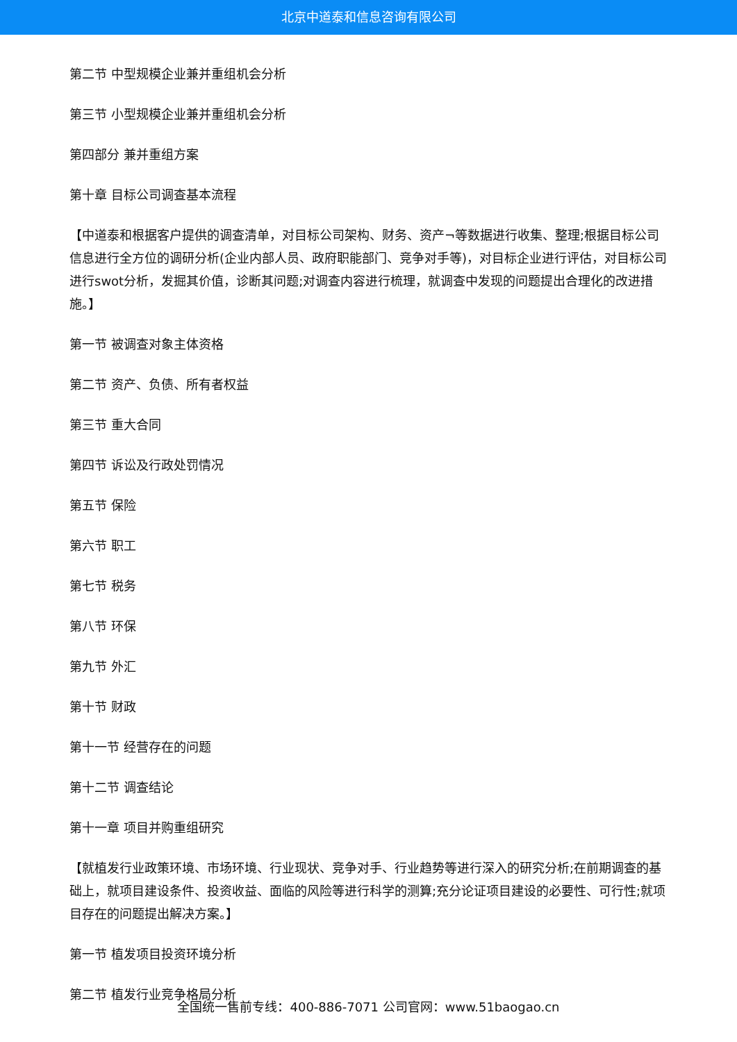北京中道泰和信息咨询有限公司
第二节 中型规模企业兼并重组机会分析
第三节 小型规模企业兼并重组机会分析
第四部分 兼并重组方案
第十章 目标公司调查基本流程
【中道泰和根据客户提供的调查清单，对目标公司架构、财务、资产¬等数据进行收集、整理;根据目标公司信息进行全方位的调研分析(企业内部人员、政府职能部门、竞争对手等)，对目标企业进行评估，对目标公司进行swot分析，发掘其价值，诊断其问题;对调查内容进行梳理，就调查中发现的问题提出合理化的改进措施。】
第一节 被调查对象主体资格
第二节 资产、负债、所有者权益
第三节 重大合同
第四节 诉讼及行政处罚情况
第五节 保险
第六节 职工
第七节 税务
第八节 环保
第九节 外汇
第十节 财政
第十一节 经营存在的问题
第十二节 调查结论
第十一章 项目并购重组研究
【就植发行业政策环境、市场环境、行业现状、竞争对手、行业趋势等进行深入的研究分析;在前期调查的基础上，就项目建设条件、投资收益、面临的风险等进行科学的测算;充分论证项目建设的必要性、可行性;就项目存在的问题提出解决方案。】
第一节 植发项目投资环境分析
第二节 植发行业竞争格局分析
全国统一售前专线：400-886-7071 公司官网：www.51baogao.cn